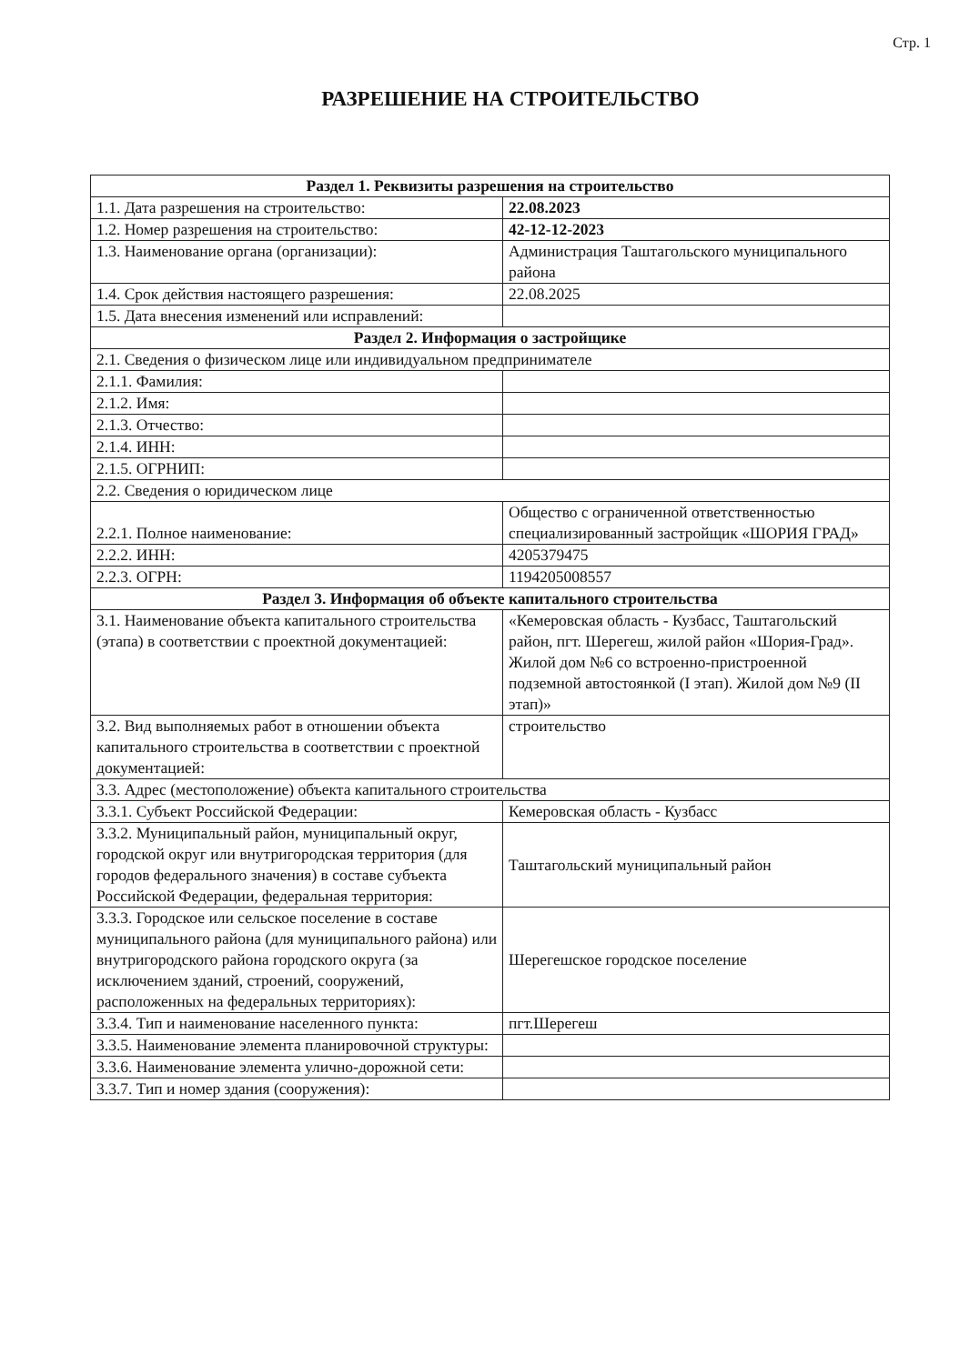Стр. 1
РАЗРЕШЕНИЕ НА СТРОИТЕЛЬСТВО
| Раздел 1. Реквизиты разрешения на строительство | |
| --- | --- |
| 1.1. Дата разрешения на строительство: | 22.08.2023 |
| 1.2. Номер разрешения на строительство: | 42-12-12-2023 |
| 1.3. Наименование органа (организации): | Администрация Таштагольского муниципального района |
| 1.4. Срок действия настоящего разрешения: | 22.08.2025 |
| 1.5. Дата внесения изменений или исправлений: | |
| Раздел 2. Информация о застройщике | |
| 2.1. Сведения о физическом лице или индивидуальном предпринимателе | |
| 2.1.1. Фамилия: | |
| 2.1.2. Имя: | |
| 2.1.3. Отчество: | |
| 2.1.4. ИНН: | |
| 2.1.5. ОГРНИП: | |
| 2.2. Сведения о юридическом лице | |
| 2.2.1. Полное наименование: | Общество с ограниченной ответственностью специализированный застройщик «ШОРИЯ ГРАД» |
| 2.2.2. ИНН: | 4205379475 |
| 2.2.3. ОГРН: | 1194205008557 |
| Раздел 3. Информация об объекте капитального строительства | |
| 3.1. Наименование объекта капитального строительства (этапа) в соответствии с проектной документацией: | «Кемеровская область - Кузбасс, Таштагольский район, пгт. Шерегеш, жилой район «Шория-Град». Жилой дом №6 со встроенно-пристроенной подземной автостоянкой (I этап). Жилой дом №9 (II этап)» |
| 3.2. Вид выполняемых работ в отношении объекта капитального строительства в соответствии с проектной документацией: | строительство |
| 3.3. Адрес (местоположение) объекта капитального строительства | |
| 3.3.1. Субъект Российской Федерации: | Кемеровская область - Кузбасс |
| 3.3.2. Муниципальный район, муниципальный округ, городской округ или внутригородская территория (для городов федерального значения) в составе субъекта Российской Федерации, федеральная территория: | Таштагольский муниципальный район |
| 3.3.3. Городское или сельское поселение в составе муниципального района (для муниципального района) или внутригородского района городского округа (за исключением зданий, строений, сооружений, расположенных на федеральных территориях): | Шерегешское городское поселение |
| 3.3.4. Тип и наименование населенного пункта: | пгт.Шерегеш |
| 3.3.5. Наименование элемента планировочной структуры: | |
| 3.3.6. Наименование элемента улично-дорожной сети: | |
| 3.3.7. Тип и номер здания (сооружения): | |